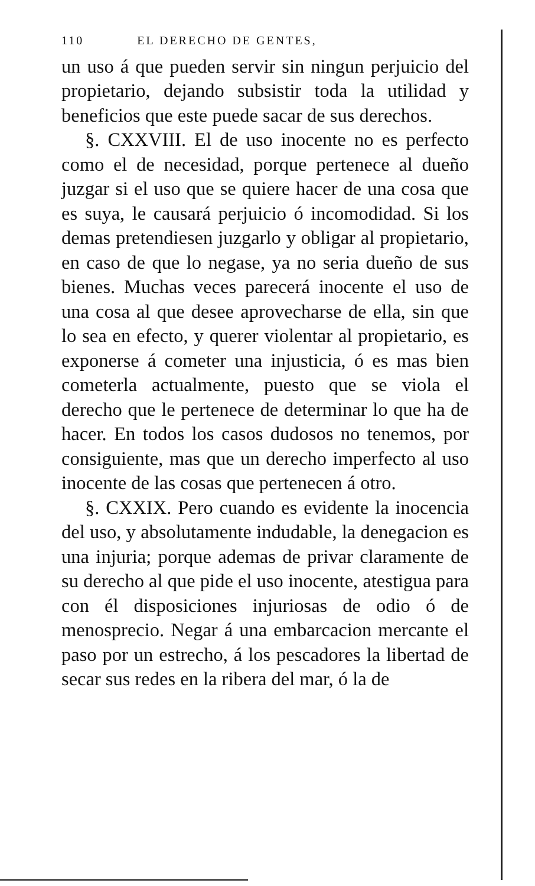110 EL DERECHO DE GENTES,
un uso á que pueden servir sin ningun perjuicio del propietario, dejando subsistir toda la utilidad y beneficios que este puede sacar de sus derechos.
§. CXXVIII. El de uso inocente no es perfecto como el de necesidad, porque pertenece al dueño juzgar si el uso que se quiere hacer de una cosa que es suya, le causará perjuicio ó incomodidad. Si los demas pretendiesen juzgarlo y obligar al propietario, en caso de que lo negase, ya no seria dueño de sus bienes. Muchas veces parecerá inocente el uso de una cosa al que desee aprovecharse de ella, sin que lo sea en efecto, y querer violentar al propietario, es exponerse á cometer una injusticia, ó es mas bien cometerla actualmente, puesto que se viola el derecho que le pertenece de determinar lo que ha de hacer. En todos los casos dudosos no tenemos, por consiguiente, mas que un derecho imperfecto al uso inocente de las cosas que pertenecen á otro.
§. CXXIX. Pero cuando es evidente la inocencia del uso, y absolutamente indudable, la denegacion es una injuria; porque ademas de privar claramente de su derecho al que pide el uso inocente, atestigua para con él disposiciones injuriosas de odio ó de menosprecio. Negar á una embarcacion mercante el paso por un estrecho, á los pescadores la libertad de secar sus redes en la ribera del mar, ó la de